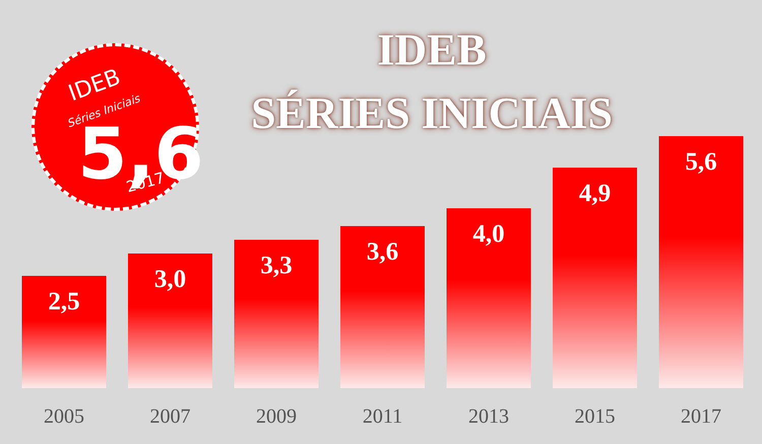IDEB
Séries Iniciais
5,6 2017
IDEB
SÉRIES INICIAIS
2,5
2005
3,0
2007
3,3
2009
3,6
2011
4,0
2013
4,9
2015
5,6
2017